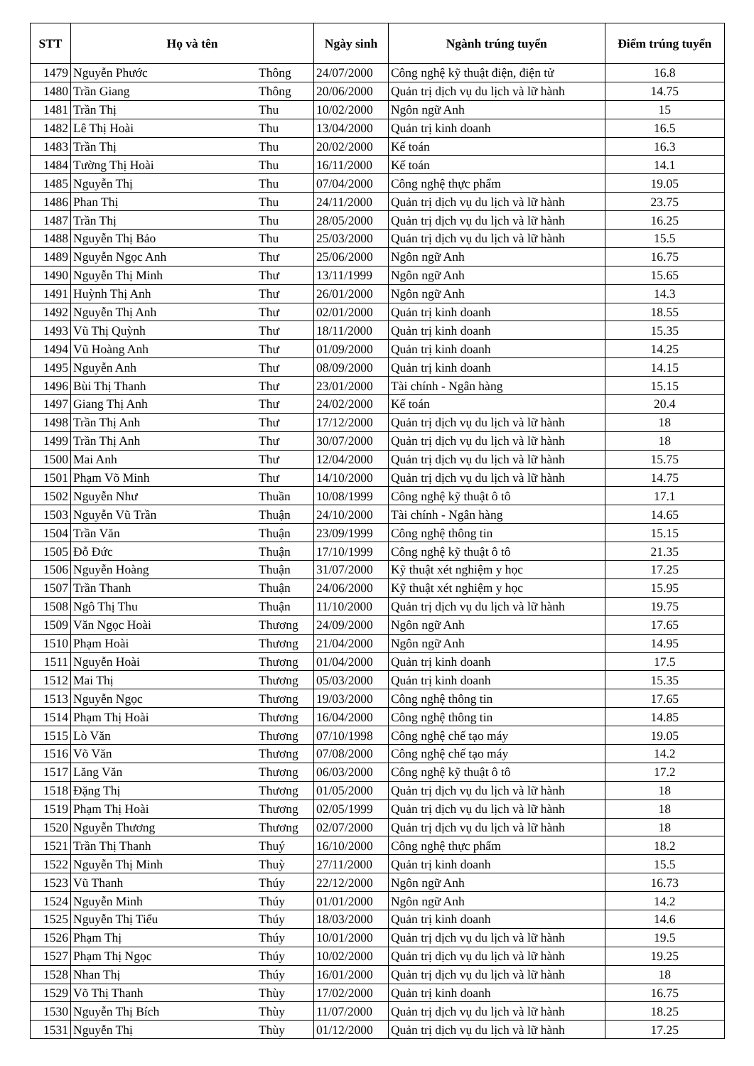| STT | Họ và tên | | Ngày sinh | Ngành trúng tuyển | Điểm trúng tuyển |
| --- | --- | --- | --- | --- | --- |
| 1479 | Nguyễn Phước | Thông | 24/07/2000 | Công nghệ kỹ thuật điện, điện tử | 16.8 |
| 1480 | Trần Giang | Thông | 20/06/2000 | Quản trị dịch vụ du lịch và lữ hành | 14.75 |
| 1481 | Trần Thị | Thu | 10/02/2000 | Ngôn ngữ Anh | 15 |
| 1482 | Lê Thị Hoài | Thu | 13/04/2000 | Quản trị kinh doanh | 16.5 |
| 1483 | Trần Thị | Thu | 20/02/2000 | Kế toán | 16.3 |
| 1484 | Tường Thị Hoài | Thu | 16/11/2000 | Kế toán | 14.1 |
| 1485 | Nguyễn Thị | Thu | 07/04/2000 | Công nghệ thực phẩm | 19.05 |
| 1486 | Phan Thị | Thu | 24/11/2000 | Quản trị dịch vụ du lịch và lữ hành | 23.75 |
| 1487 | Trần Thị | Thu | 28/05/2000 | Quản trị dịch vụ du lịch và lữ hành | 16.25 |
| 1488 | Nguyễn Thị Bảo | Thu | 25/03/2000 | Quản trị dịch vụ du lịch và lữ hành | 15.5 |
| 1489 | Nguyễn Ngọc Anh | Thư | 25/06/2000 | Ngôn ngữ Anh | 16.75 |
| 1490 | Nguyễn Thị Minh | Thư | 13/11/1999 | Ngôn ngữ Anh | 15.65 |
| 1491 | Huỳnh Thị Anh | Thư | 26/01/2000 | Ngôn ngữ Anh | 14.3 |
| 1492 | Nguyễn Thị Anh | Thư | 02/01/2000 | Quản trị kinh doanh | 18.55 |
| 1493 | Vũ Thị Quỳnh | Thư | 18/11/2000 | Quản trị kinh doanh | 15.35 |
| 1494 | Vũ Hoàng Anh | Thư | 01/09/2000 | Quản trị kinh doanh | 14.25 |
| 1495 | Nguyễn Anh | Thư | 08/09/2000 | Quản trị kinh doanh | 14.15 |
| 1496 | Bùi Thị Thanh | Thư | 23/01/2000 | Tài chính - Ngân hàng | 15.15 |
| 1497 | Giang Thị Anh | Thư | 24/02/2000 | Kế toán | 20.4 |
| 1498 | Trần Thị Anh | Thư | 17/12/2000 | Quản trị dịch vụ du lịch và lữ hành | 18 |
| 1499 | Trần Thị Anh | Thư | 30/07/2000 | Quản trị dịch vụ du lịch và lữ hành | 18 |
| 1500 | Mai Anh | Thư | 12/04/2000 | Quản trị dịch vụ du lịch và lữ hành | 15.75 |
| 1501 | Phạm Võ Minh | Thư | 14/10/2000 | Quản trị dịch vụ du lịch và lữ hành | 14.75 |
| 1502 | Nguyễn Như | Thuần | 10/08/1999 | Công nghệ kỹ thuật ô tô | 17.1 |
| 1503 | Nguyễn Vũ Trần | Thuận | 24/10/2000 | Tài chính - Ngân hàng | 14.65 |
| 1504 | Trần Văn | Thuận | 23/09/1999 | Công nghệ thông tin | 15.15 |
| 1505 | Đỗ Đức | Thuận | 17/10/1999 | Công nghệ kỹ thuật ô tô | 21.35 |
| 1506 | Nguyễn Hoàng | Thuận | 31/07/2000 | Kỹ thuật xét nghiệm y học | 17.25 |
| 1507 | Trần Thanh | Thuận | 24/06/2000 | Kỹ thuật xét nghiệm y học | 15.95 |
| 1508 | Ngô Thị Thu | Thuận | 11/10/2000 | Quản trị dịch vụ du lịch và lữ hành | 19.75 |
| 1509 | Văn Ngọc Hoài | Thương | 24/09/2000 | Ngôn ngữ Anh | 17.65 |
| 1510 | Phạm Hoài | Thương | 21/04/2000 | Ngôn ngữ Anh | 14.95 |
| 1511 | Nguyễn Hoài | Thương | 01/04/2000 | Quản trị kinh doanh | 17.5 |
| 1512 | Mai Thị | Thương | 05/03/2000 | Quản trị kinh doanh | 15.35 |
| 1513 | Nguyễn Ngọc | Thương | 19/03/2000 | Công nghệ thông tin | 17.65 |
| 1514 | Phạm Thị Hoài | Thương | 16/04/2000 | Công nghệ thông tin | 14.85 |
| 1515 | Lò Văn | Thương | 07/10/1998 | Công nghệ chế tạo máy | 19.05 |
| 1516 | Võ Văn | Thương | 07/08/2000 | Công nghệ chế tạo máy | 14.2 |
| 1517 | Lăng Văn | Thương | 06/03/2000 | Công nghệ kỹ thuật ô tô | 17.2 |
| 1518 | Đặng Thị | Thương | 01/05/2000 | Quản trị dịch vụ du lịch và lữ hành | 18 |
| 1519 | Phạm Thị Hoài | Thương | 02/05/1999 | Quản trị dịch vụ du lịch và lữ hành | 18 |
| 1520 | Nguyễn Thương | Thương | 02/07/2000 | Quản trị dịch vụ du lịch và lữ hành | 18 |
| 1521 | Trần Thị Thanh | Thuý | 16/10/2000 | Công nghệ thực phẩm | 18.2 |
| 1522 | Nguyễn Thị Minh | Thuỳ | 27/11/2000 | Quản trị kinh doanh | 15.5 |
| 1523 | Vũ Thanh | Thúy | 22/12/2000 | Ngôn ngữ Anh | 16.73 |
| 1524 | Nguyễn Minh | Thúy | 01/01/2000 | Ngôn ngữ Anh | 14.2 |
| 1525 | Nguyễn Thị Tiểu | Thúy | 18/03/2000 | Quản trị kinh doanh | 14.6 |
| 1526 | Phạm Thị | Thúy | 10/01/2000 | Quản trị dịch vụ du lịch và lữ hành | 19.5 |
| 1527 | Phạm Thị Ngọc | Thúy | 10/02/2000 | Quản trị dịch vụ du lịch và lữ hành | 19.25 |
| 1528 | Nhan Thị | Thúy | 16/01/2000 | Quản trị dịch vụ du lịch và lữ hành | 18 |
| 1529 | Võ Thị Thanh | Thùy | 17/02/2000 | Quản trị kinh doanh | 16.75 |
| 1530 | Nguyễn Thị Bích | Thùy | 11/07/2000 | Quản trị dịch vụ du lịch và lữ hành | 18.25 |
| 1531 | Nguyễn Thị | Thùy | 01/12/2000 | Quản trị dịch vụ du lịch và lữ hành | 17.25 |